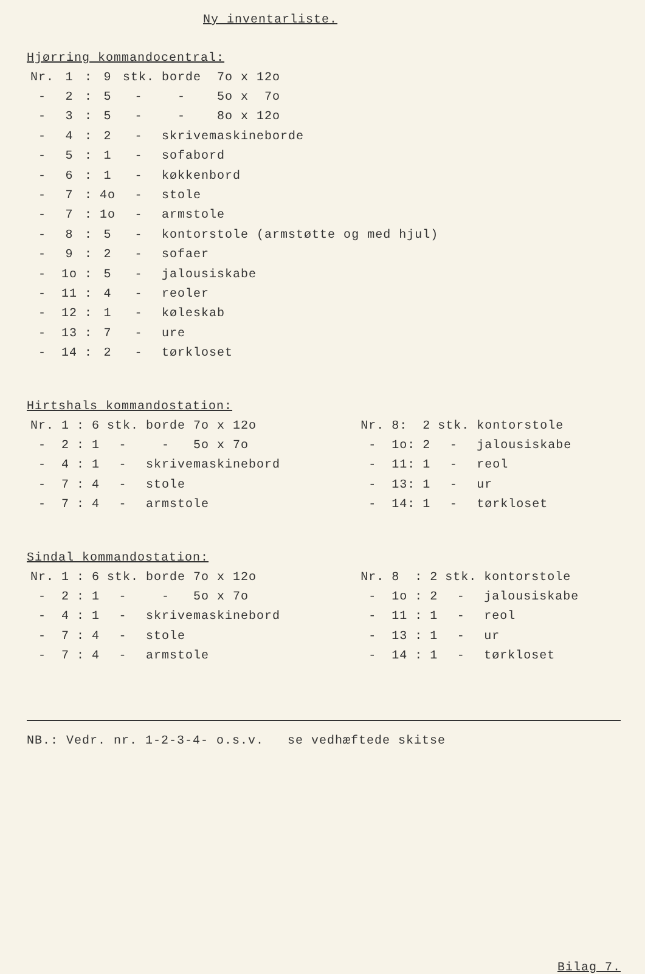Ny inventarliste.
Hjørring kommandocentral:
| Nr. | 1 | : | 9 | stk. | borde 7o x 12o |
| - | 2 | : | 5 | - | - 5o x 7o |
| - | 3 | : | 5 | - | - 8o x 12o |
| - | 4 | : | 2 | - | skrivemaskineborde |
| - | 5 | : | 1 | - | sofabord |
| - | 6 | : | 1 | - | køkkenbord |
| - | 7 | : | 4o | - | stole |
| - | 7 | : | 1o | - | armstole |
| - | 8 | : | 5 | - | kontorstole (armstøtte og med hjul) |
| - | 9 | : | 2 | - | sofaer |
| - | 1o | : | 5 | - | jalousiskabe |
| - | 11 | : | 4 | - | reoler |
| - | 12 | : | 1 | - | køleskab |
| - | 13 | : | 7 | - | ure |
| - | 14 | : | 2 | - | tørkloset |
Hirtshals kommandostation:
| Nr. | 1 | : | 6 | stk. | borde 7o x 12o |
| - | 2 | : | 1 | - | - 5o x 7o |
| - | 4 | : | 1 | - | skrivemaskinebord |
| - | 7 | : | 4 | - | stole |
| - | 7 | : | 4 | - | armstole |
| Nr. | 8: | 2 | stk. | kontorstole |
| - | 1o: | 2 | - | jalousiskabe |
| - | 11: | 1 | - | reol |
| - | 13: | 1 | - | ur |
| - | 14: | 1 | - | tørkloset |
Sindal kommandostation:
| Nr. | 1 | : | 6 | stk. | borde 7o x 12o |
| - | 2 | : | 1 | - | - 5o x 7o |
| - | 4 | : | 1 | - | skrivemaskinebord |
| - | 7 | : | 4 | - | stole |
| - | 7 | : | 4 | - | armstole |
| Nr. | 8 | : | 2 | stk. | kontorstole |
| - | 1o | : | 2 | - | jalousiskabe |
| - | 11 | : | 1 | - | reol |
| - | 13 | : | 1 | - | ur |
| - | 14 | : | 1 | - | tørkloset |
NB.: Vedr. nr. 1-2-3-4- o.s.v. se vedhæftede skitse
Bilag 7.